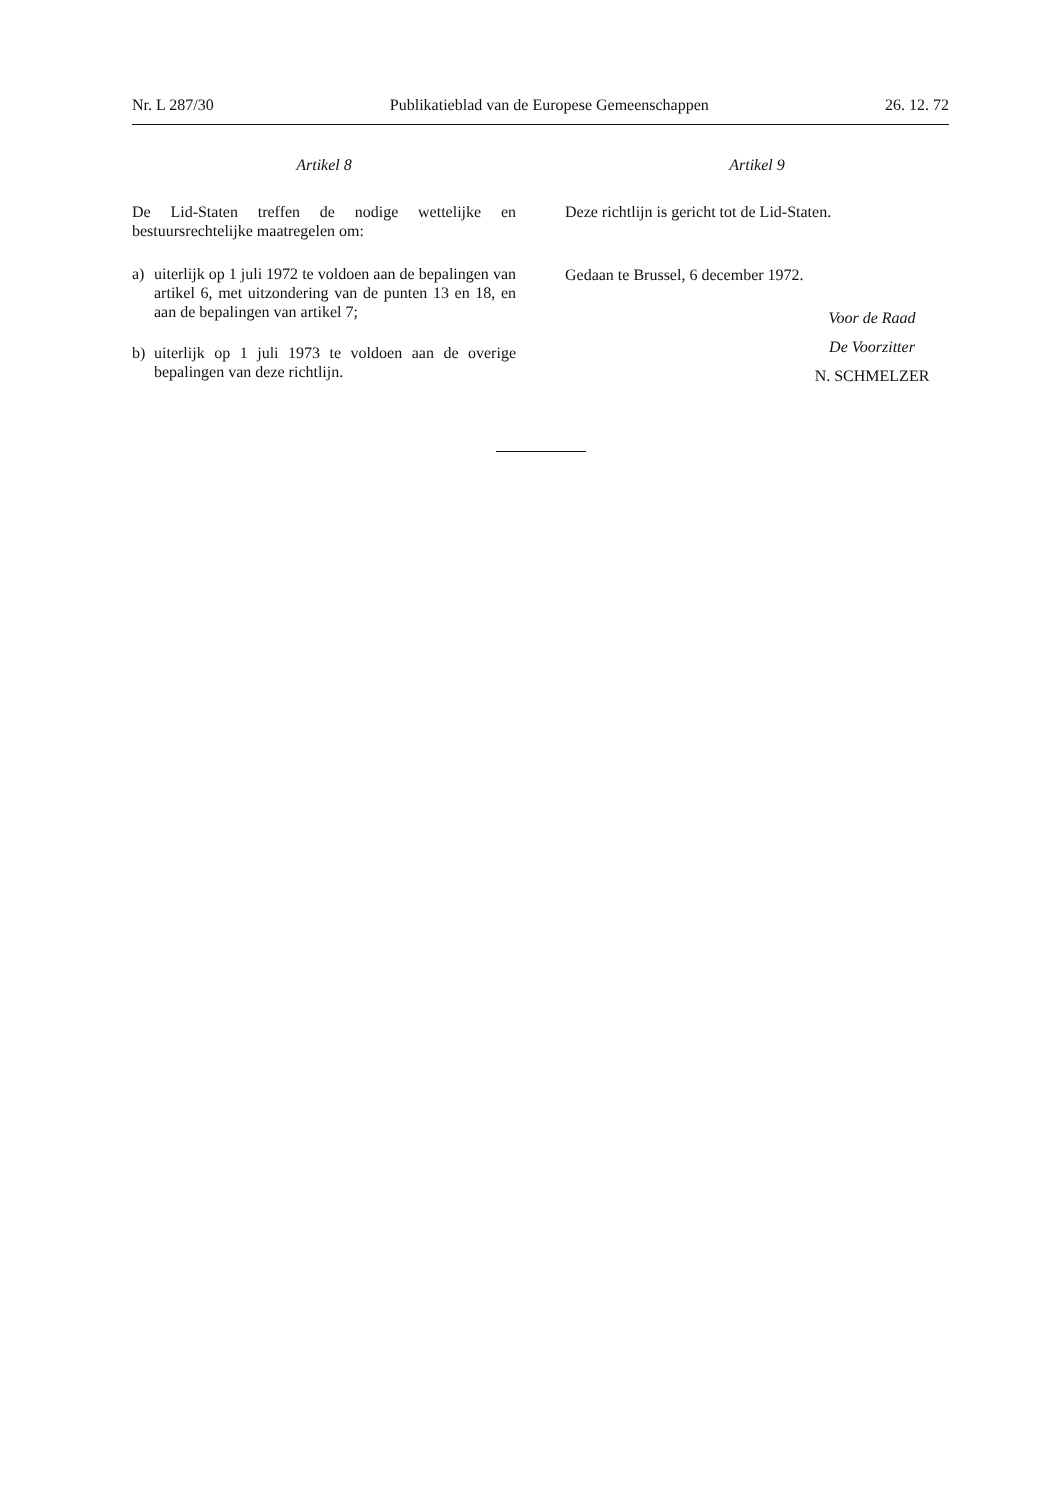Nr. L 287/30 Publikatieblad van de Europese Gemeenschappen 26. 12. 72
Artikel 8
De Lid-Staten treffen de nodige wettelijke en bestuursrechtelijke maatregelen om:
a) uiterlijk op 1 juli 1972 te voldoen aan de bepalingen van artikel 6, met uitzondering van de punten 13 en 18, en aan de bepalingen van artikel 7;
b) uiterlijk op 1 juli 1973 te voldoen aan de overige bepalingen van deze richtlijn.
Artikel 9
Deze richtlijn is gericht tot de Lid-Staten.
Gedaan te Brussel, 6 december 1972.
Voor de Raad
De Voorzitter
N. SCHMELZER